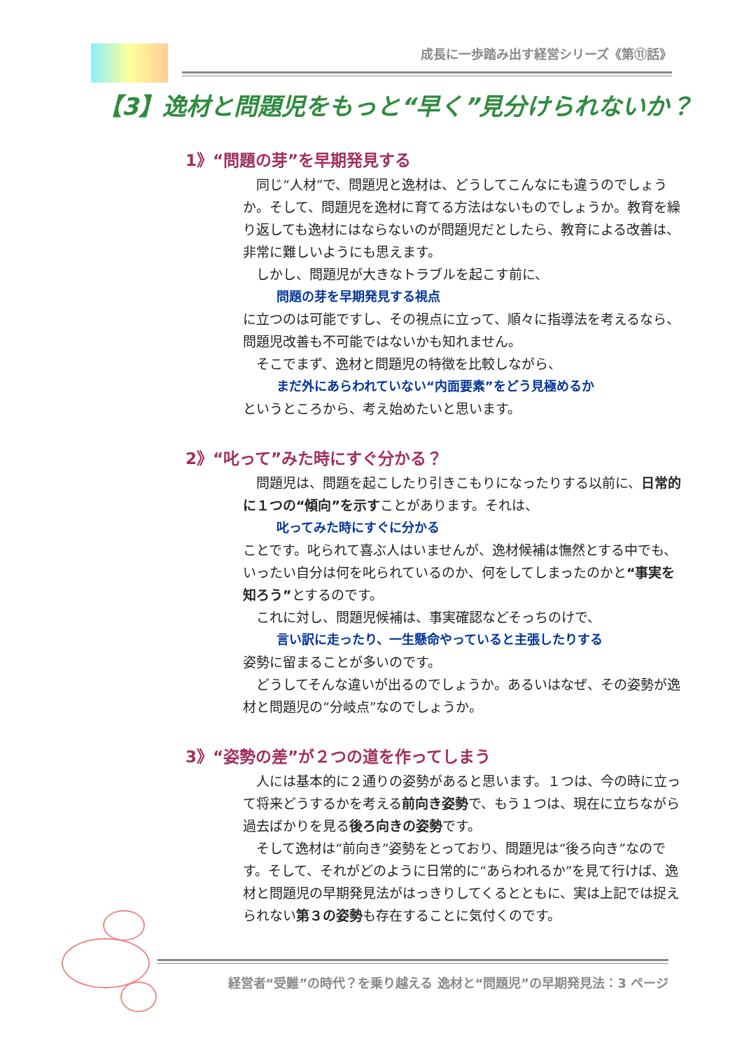成長に一歩踏み出す経営シリーズ《第⑪話》
【3】逸材と問題児をもっと“早く”見分けられないか？
1》“問題の芽”を早期発見する
　同じ“人材”で、問題児と逸材は、どうしてこんなにも違うのでしょうか。そして、問題児を逸材に育てる方法はないものでしょうか。教育を繰り返しても逸材にはならないのが問題児だとしたら、教育による改善は、非常に難しいようにも思えます。
　しかし、問題児が大きなトラブルを起こす前に、
問題の芽を早期発見する視点
に立つのは可能ですし、その視点に立って、順々に指導法を考えるなら、問題児改善も不可能ではないかも知れません。
　そこでまず、逸材と問題児の特徴を比較しながら、
まだ外にあらわれていない“内面要素”をどう見極めるか
というところから、考え始めたいと思います。
2》“叱って”みた時にすぐ分かる？
　問題児は、問題を起こしたり引きこもりになったりする以前に、日常的に１つの“傾向”を示すことがあります。それは、
叱ってみた時にすぐに分かる
ことです。叱られて喜ぶ人はいませんが、逸材候補は憮然とする中でも、いったい自分は何を叱られているのか、何をしてしまったのかと“事実を知ろう”とするのです。
　これに対し、問題児候補は、事実確認などそっちのけで、
言い訳に走ったり、一生懸命やっていると主張したりする
姿勢に留まることが多いのです。
　どうしてそんな違いが出るのでしょうか。あるいはなぜ、その姿勢が逸材と問題児の“分岐点”なのでしょうか。
3》“姿勢の差”が２つの道を作ってしまう
　人には基本的に２通りの姿勢があると思います。１つは、今の時に立って将来どうするかを考える前向き姿勢で、もう１つは、現在に立ちながら過去ばかりを見る後ろ向きの姿勢です。
　そして逸材は“前向き”姿勢をとっており、問題児は“後ろ向き”なのです。そして、それがどのように日常的に“あらわれるか”を見て行けば、逸材と問題児の早期発見法がはっきりしてくるとともに、実は上記では捉えられない第３の姿勢も存在することに気付くのです。
経営者“受難”の時代？を乗り越える 逸材と“問題児”の早期発見法：3 ページ